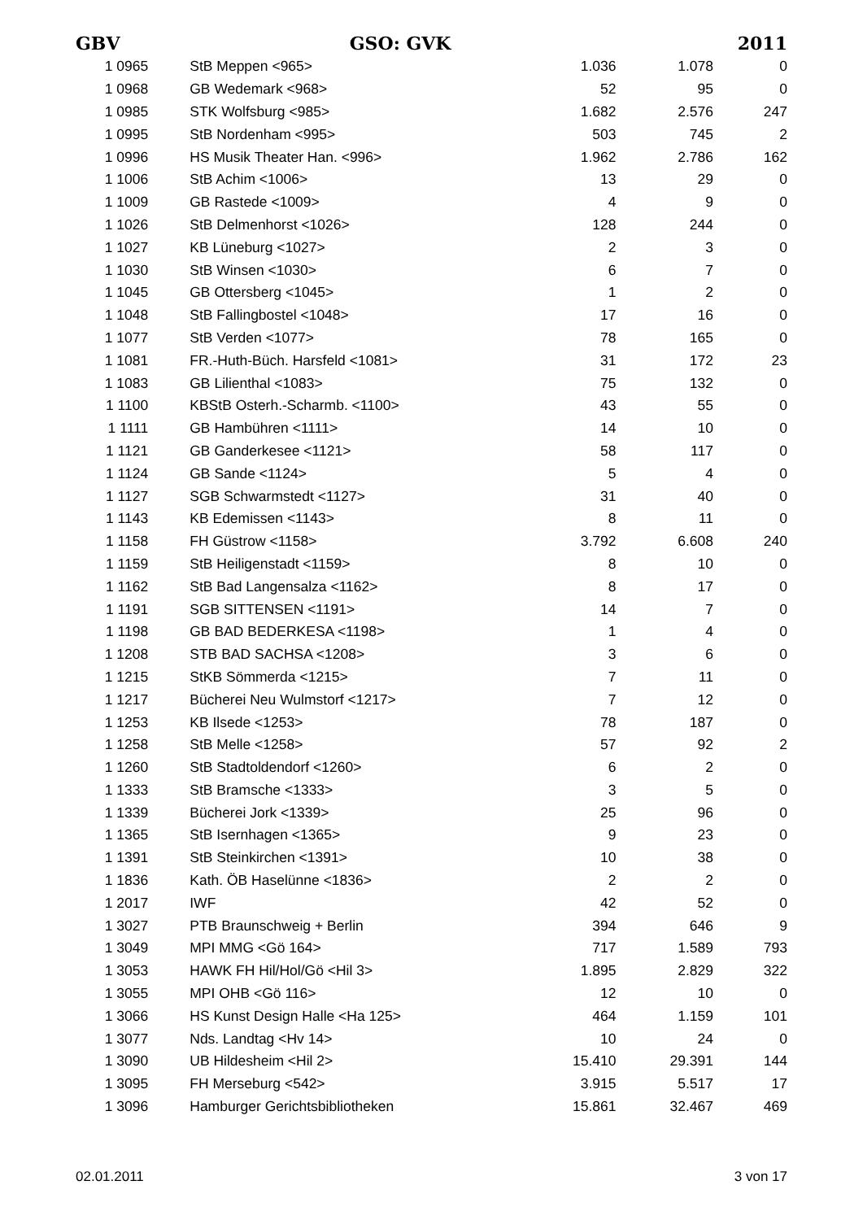GBV GSO: GVK 2011
| 1 0965 | StB Meppen <965> | 1.036 | 1.078 | 0 |
| 1 0968 | GB Wedemark <968> | 52 | 95 | 0 |
| 1 0985 | STK Wolfsburg <985> | 1.682 | 2.576 | 247 |
| 1 0995 | StB Nordenham <995> | 503 | 745 | 2 |
| 1 0996 | HS Musik Theater Han. <996> | 1.962 | 2.786 | 162 |
| 1 1006 | StB Achim <1006> | 13 | 29 | 0 |
| 1 1009 | GB Rastede <1009> | 4 | 9 | 0 |
| 1 1026 | StB Delmenhorst <1026> | 128 | 244 | 0 |
| 1 1027 | KB Lüneburg <1027> | 2 | 3 | 0 |
| 1 1030 | StB Winsen <1030> | 6 | 7 | 0 |
| 1 1045 | GB Ottersberg <1045> | 1 | 2 | 0 |
| 1 1048 | StB Fallingbostel <1048> | 17 | 16 | 0 |
| 1 1077 | StB Verden <1077> | 78 | 165 | 0 |
| 1 1081 | FR.-Huth-Büch. Harsfeld <1081> | 31 | 172 | 23 |
| 1 1083 | GB Lilienthal <1083> | 75 | 132 | 0 |
| 1 1100 | KBStB Osterh.-Scharmb. <1100> | 43 | 55 | 0 |
| 1 1111 | GB Hambühren <1111> | 14 | 10 | 0 |
| 1 1121 | GB Ganderkesee <1121> | 58 | 117 | 0 |
| 1 1124 | GB Sande <1124> | 5 | 4 | 0 |
| 1 1127 | SGB Schwarmstedt <1127> | 31 | 40 | 0 |
| 1 1143 | KB Edemissen <1143> | 8 | 11 | 0 |
| 1 1158 | FH Güstrow <1158> | 3.792 | 6.608 | 240 |
| 1 1159 | StB Heiligenstadt <1159> | 8 | 10 | 0 |
| 1 1162 | StB Bad Langensalza <1162> | 8 | 17 | 0 |
| 1 1191 | SGB SITTENSEN <1191> | 14 | 7 | 0 |
| 1 1198 | GB BAD BEDERKESA <1198> | 1 | 4 | 0 |
| 1 1208 | STB BAD SACHSA <1208> | 3 | 6 | 0 |
| 1 1215 | StKB Sömmerda <1215> | 7 | 11 | 0 |
| 1 1217 | Bücherei Neu Wulmstorf <1217> | 7 | 12 | 0 |
| 1 1253 | KB Ilsede <1253> | 78 | 187 | 0 |
| 1 1258 | StB Melle <1258> | 57 | 92 | 2 |
| 1 1260 | StB Stadtoldendorf <1260> | 6 | 2 | 0 |
| 1 1333 | StB Bramsche <1333> | 3 | 5 | 0 |
| 1 1339 | Bücherei Jork <1339> | 25 | 96 | 0 |
| 1 1365 | StB Isernhagen <1365> | 9 | 23 | 0 |
| 1 1391 | StB Steinkirchen <1391> | 10 | 38 | 0 |
| 1 1836 | Kath. ÖB Haselünne <1836> | 2 | 2 | 0 |
| 1 2017 | IWF | 42 | 52 | 0 |
| 1 3027 | PTB Braunschweig + Berlin | 394 | 646 | 9 |
| 1 3049 | MPI MMG <Gö 164> | 717 | 1.589 | 793 |
| 1 3053 | HAWK FH Hil/Hol/Gö <Hil 3> | 1.895 | 2.829 | 322 |
| 1 3055 | MPI OHB <Gö 116> | 12 | 10 | 0 |
| 1 3066 | HS Kunst Design Halle <Ha 125> | 464 | 1.159 | 101 |
| 1 3077 | Nds. Landtag <Hv 14> | 10 | 24 | 0 |
| 1 3090 | UB Hildesheim <Hil 2> | 15.410 | 29.391 | 144 |
| 1 3095 | FH Merseburg <542> | 3.915 | 5.517 | 17 |
| 1 3096 | Hamburger Gerichtsbibliotheken | 15.861 | 32.467 | 469 |
02.01.2011 3 von 17